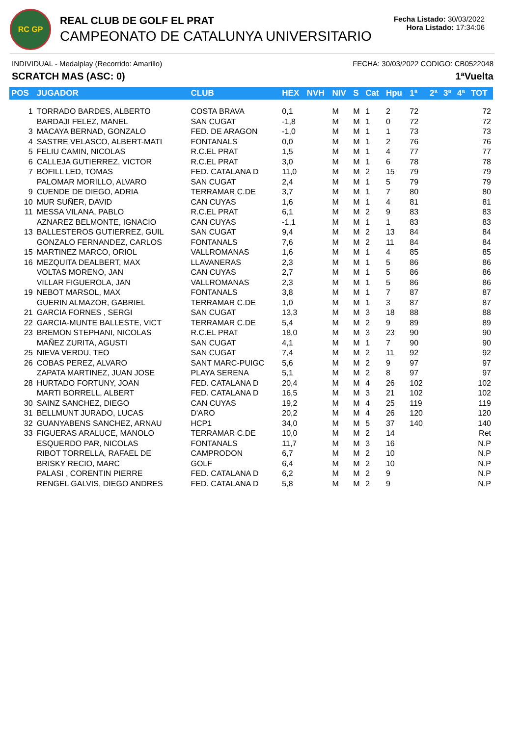RC GP
REAL CLUB DE GOLF EL PRAT
CAMPEONATO DE CATALUNYA UNIVERSITARIO
Fecha Listado: 30/03/2022
Hora Listado: 17:34:06
INDIVIDUAL - Medalplay (Recorrido: Amarillo) FECHA: 30/03/2022 CODIGO: CB0522048
SCRATCH MAS (ASC: 0) 1ªVuelta
| POS | JUGADOR | CLUB | HEX | NVH | NIV | S | Cat | Hpu | 1ª | 2ª | 3ª | 4ª | TOT |
| --- | --- | --- | --- | --- | --- | --- | --- | --- | --- | --- | --- | --- | --- |
| 1 | TORRADO BARDES, ALBERTO | COSTA BRAVA | 0,1 | | M | M | 1 | 2 | 72 | | | | 72 |
| | BARDAJI FELEZ, MANEL | SAN CUGAT | -1,8 | | M | M | 1 | 0 | 72 | | | | 72 |
| 3 | MACAYA BERNAD, GONZALO | FED. DE ARAGON | -1,0 | | M | M | 1 | 1 | 73 | | | | 73 |
| 4 | SASTRE VELASCO, ALBERT-MATI | FONTANALS | 0,0 | | M | M | 1 | 2 | 76 | | | | 76 |
| 5 | FELIU CAMIN, NICOLAS | R.C.EL PRAT | 1,5 | | M | M | 1 | 4 | 77 | | | | 77 |
| 6 | CALLEJA GUTIERREZ, VICTOR | R.C.EL PRAT | 3,0 | | M | M | 1 | 6 | 78 | | | | 78 |
| 7 | BOFILL LED, TOMAS | FED. CATALANA D | 11,0 | | M | M | 2 | 15 | 79 | | | | 79 |
| | PALOMAR MORILLO, ALVARO | SAN CUGAT | 2,4 | | M | M | 1 | 5 | 79 | | | | 79 |
| 9 | CUENDE DE DIEGO, ADRIA | TERRAMAR C.DE | 3,7 | | M | M | 1 | 7 | 80 | | | | 80 |
| 10 | MUR SUÑER, DAVID | CAN CUYAS | 1,6 | | M | M | 1 | 4 | 81 | | | | 81 |
| 11 | MESSA VILANA, PABLO | R.C.EL PRAT | 6,1 | | M | M | 2 | 9 | 83 | | | | 83 |
| | AZNAREZ BELMONTE, IGNACIO | CAN CUYAS | -1,1 | | M | M | 1 | 1 | 83 | | | | 83 |
| 13 | BALLESTEROS GUTIERREZ, GUIL | SAN CUGAT | 9,4 | | M | M | 2 | 13 | 84 | | | | 84 |
| | GONZALO FERNANDEZ, CARLOS | FONTANALS | 7,6 | | M | M | 2 | 11 | 84 | | | | 84 |
| 15 | MARTINEZ MARCO, ORIOL | VALLROMANAS | 1,6 | | M | M | 1 | 4 | 85 | | | | 85 |
| 16 | MEZQUITA DEALBERT, MAX | LLAVANERAS | 2,3 | | M | M | 1 | 5 | 86 | | | | 86 |
| | VOLTAS MORENO, JAN | CAN CUYAS | 2,7 | | M | M | 1 | 5 | 86 | | | | 86 |
| | VILLAR FIGUEROLA, JAN | VALLROMANAS | 2,3 | | M | M | 1 | 5 | 86 | | | | 86 |
| 19 | NEBOT MARSOL, MAX | FONTANALS | 3,8 | | M | M | 1 | 7 | 87 | | | | 87 |
| | GUERIN ALMAZOR, GABRIEL | TERRAMAR C.DE | 1,0 | | M | M | 1 | 3 | 87 | | | | 87 |
| 21 | GARCIA FORNES , SERGI | SAN CUGAT | 13,3 | | M | M | 3 | 18 | 88 | | | | 88 |
| 22 | GARCIA-MUNTE BALLESTE, VICT | TERRAMAR C.DE | 5,4 | | M | M | 2 | 9 | 89 | | | | 89 |
| 23 | BREMON STEPHANI, NICOLAS | R.C.EL PRAT | 18,0 | | M | M | 3 | 23 | 90 | | | | 90 |
| | MAÑEZ ZURITA, AGUSTI | SAN CUGAT | 4,1 | | M | M | 1 | 7 | 90 | | | | 90 |
| 25 | NIEVA VERDU, TEO | SAN CUGAT | 7,4 | | M | M | 2 | 11 | 92 | | | | 92 |
| 26 | COBAS PEREZ, ALVARO | SANT MARC-PUIGC | 5,6 | | M | M | 2 | 9 | 97 | | | | 97 |
| | ZAPATA MARTINEZ, JUAN JOSE | PLAYA SERENA | 5,1 | | M | M | 2 | 8 | 97 | | | | 97 |
| 28 | HURTADO FORTUNY, JOAN | FED. CATALANA D | 20,4 | | M | M | 4 | 26 | 102 | | | | 102 |
| | MARTI BORRELL, ALBERT | FED. CATALANA D | 16,5 | | M | M | 3 | 21 | 102 | | | | 102 |
| 30 | SAINZ SANCHEZ, DIEGO | CAN CUYAS | 19,2 | | M | M | 4 | 25 | 119 | | | | 119 |
| 31 | BELLMUNT JURADO, LUCAS | D'ARO | 20,2 | | M | M | 4 | 26 | 120 | | | | 120 |
| 32 | GUANYABENS SANCHEZ, ARNAU | HCP1 | 34,0 | | M | M | 5 | 37 | 140 | | | | 140 |
| 33 | FIGUERAS ARALUCE, MANOLO | TERRAMAR C.DE | 10,0 | | M | M | 2 | 14 | | | | | Ret |
| | ESQUERDO PAR, NICOLAS | FONTANALS | 11,7 | | M | M | 3 | 16 | | | | | N.P |
| | RIBOT TORRELLA, RAFAEL DE | CAMPRODON | 6,7 | | M | M | 2 | 10 | | | | | N.P |
| | BRISKY RECIO, MARC | GOLF | 6,4 | | M | M | 2 | 10 | | | | | N.P |
| | PALASI , CORENTIN PIERRE | FED. CATALANA D | 6,2 | | M | M | 2 | 9 | | | | | N.P |
| | RENGEL GALVIS, DIEGO ANDRES | FED. CATALANA D | 5,8 | | M | M | 2 | 9 | | | | | N.P |